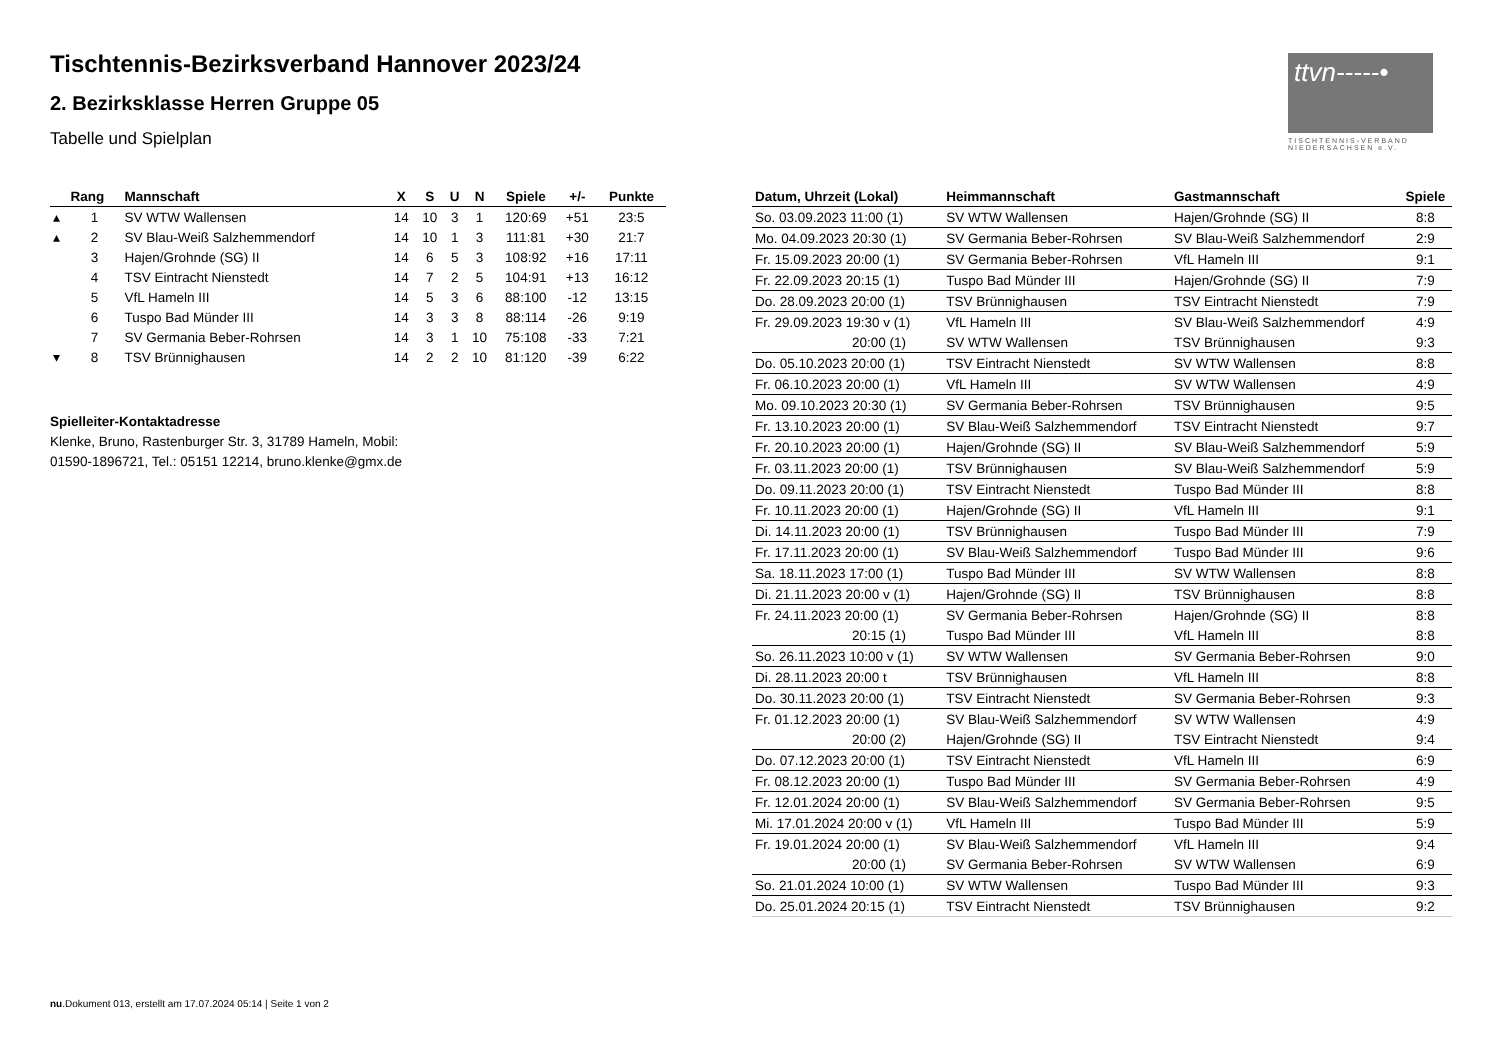Tischtennis-Bezirksverband Hannover 2023/24
2. Bezirksklasse Herren Gruppe 05
Tabelle und Spielplan
| | Rang | Mannschaft | X | S | U | N | Spiele | +/- | Punkte |
| --- | --- | --- | --- | --- | --- | --- | --- | --- | --- |
| ▴ | 1 | SV WTW Wallensen | 14 | 10 | 3 | 1 | 120:69 | +51 | 23:5 |
| ▴ | 2 | SV Blau-Weiß Salzhemmendorf | 14 | 10 | 1 | 3 | 111:81 | +30 | 21:7 |
| | 3 | Hajen/Grohnde (SG) II | 14 | 6 | 5 | 3 | 108:92 | +16 | 17:11 |
| | 4 | TSV Eintracht Nienstedt | 14 | 7 | 2 | 5 | 104:91 | +13 | 16:12 |
| | 5 | VfL Hameln III | 14 | 5 | 3 | 6 | 88:100 | -12 | 13:15 |
| | 6 | Tuspo Bad Münder III | 14 | 3 | 3 | 8 | 88:114 | -26 | 9:19 |
| | 7 | SV Germania Beber-Rohrsen | 14 | 3 | 1 | 10 | 75:108 | -33 | 7:21 |
| ▾ | 8 | TSV Brünnighausen | 14 | 2 | 2 | 10 | 81:120 | -39 | 6:22 |
Spielleiter-Kontaktadresse
Klenke, Bruno, Rastenburger Str. 3, 31789 Hameln, Mobil:
01590-1896721, Tel.: 05151 12214, bruno.klenke@gmx.de
| Datum, Uhrzeit (Lokal) | Heimmannschaft | Gastmannschaft | Spiele |
| --- | --- | --- | --- |
| So. 03.09.2023 11:00 (1) | SV WTW Wallensen | Hajen/Grohnde (SG) II | 8:8 |
| Mo. 04.09.2023 20:30 (1) | SV Germania Beber-Rohrsen | SV Blau-Weiß Salzhemmendorf | 2:9 |
| Fr. 15.09.2023 20:00 (1) | SV Germania Beber-Rohrsen | VfL Hameln III | 9:1 |
| Fr. 22.09.2023 20:15 (1) | Tuspo Bad Münder III | Hajen/Grohnde (SG) II | 7:9 |
| Do. 28.09.2023 20:00 (1) | TSV Brünnighausen | TSV Eintracht Nienstedt | 7:9 |
| Fr. 29.09.2023 19:30 v (1) | VfL Hameln III | SV Blau-Weiß Salzhemmendorf | 4:9 |
| 20:00 (1) | SV WTW Wallensen | TSV Brünnighausen | 9:3 |
| Do. 05.10.2023 20:00 (1) | TSV Eintracht Nienstedt | SV WTW Wallensen | 8:8 |
| Fr. 06.10.2023 20:00 (1) | VfL Hameln III | SV WTW Wallensen | 4:9 |
| Mo. 09.10.2023 20:30 (1) | SV Germania Beber-Rohrsen | TSV Brünnighausen | 9:5 |
| Fr. 13.10.2023 20:00 (1) | SV Blau-Weiß Salzhemmendorf | TSV Eintracht Nienstedt | 9:7 |
| Fr. 20.10.2023 20:00 (1) | Hajen/Grohnde (SG) II | SV Blau-Weiß Salzhemmendorf | 5:9 |
| Fr. 03.11.2023 20:00 (1) | TSV Brünnighausen | SV Blau-Weiß Salzhemmendorf | 5:9 |
| Do. 09.11.2023 20:00 (1) | TSV Eintracht Nienstedt | Tuspo Bad Münder III | 8:8 |
| Fr. 10.11.2023 20:00 (1) | Hajen/Grohnde (SG) II | VfL Hameln III | 9:1 |
| Di. 14.11.2023 20:00 (1) | TSV Brünnighausen | Tuspo Bad Münder III | 7:9 |
| Fr. 17.11.2023 20:00 (1) | SV Blau-Weiß Salzhemmendorf | Tuspo Bad Münder III | 9:6 |
| Sa. 18.11.2023 17:00 (1) | Tuspo Bad Münder III | SV WTW Wallensen | 8:8 |
| Di. 21.11.2023 20:00 v (1) | Hajen/Grohnde (SG) II | TSV Brünnighausen | 8:8 |
| Fr. 24.11.2023 20:00 (1) | SV Germania Beber-Rohrsen | Hajen/Grohnde (SG) II | 8:8 |
| 20:15 (1) | Tuspo Bad Münder III | VfL Hameln III | 8:8 |
| So. 26.11.2023 10:00 v (1) | SV WTW Wallensen | SV Germania Beber-Rohrsen | 9:0 |
| Di. 28.11.2023 20:00 t | TSV Brünnighausen | VfL Hameln III | 8:8 |
| Do. 30.11.2023 20:00 (1) | TSV Eintracht Nienstedt | SV Germania Beber-Rohrsen | 9:3 |
| Fr. 01.12.2023 20:00 (1) | SV Blau-Weiß Salzhemmendorf | SV WTW Wallensen | 4:9 |
| 20:00 (2) | Hajen/Grohnde (SG) II | TSV Eintracht Nienstedt | 9:4 |
| Do. 07.12.2023 20:00 (1) | TSV Eintracht Nienstedt | VfL Hameln III | 6:9 |
| Fr. 08.12.2023 20:00 (1) | Tuspo Bad Münder III | SV Germania Beber-Rohrsen | 4:9 |
| Fr. 12.01.2024 20:00 (1) | SV Blau-Weiß Salzhemmendorf | SV Germania Beber-Rohrsen | 9:5 |
| Mi. 17.01.2024 20:00 v (1) | VfL Hameln III | Tuspo Bad Münder III | 5:9 |
| Fr. 19.01.2024 20:00 (1) | SV Blau-Weiß Salzhemmendorf | VfL Hameln III | 9:4 |
| 20:00 (1) | SV Germania Beber-Rohrsen | SV WTW Wallensen | 6:9 |
| So. 21.01.2024 10:00 (1) | SV WTW Wallensen | Tuspo Bad Münder III | 9:3 |
| Do. 25.01.2024 20:15 (1) | TSV Eintracht Nienstedt | TSV Brünnighausen | 9:2 |
ttvn-----•
TISCHTENNIS-VERBAND NIEDERSACHSEN e.V.
nu.Dokument 013, erstellt am 17.07.2024 05:14 | Seite 1 von 2